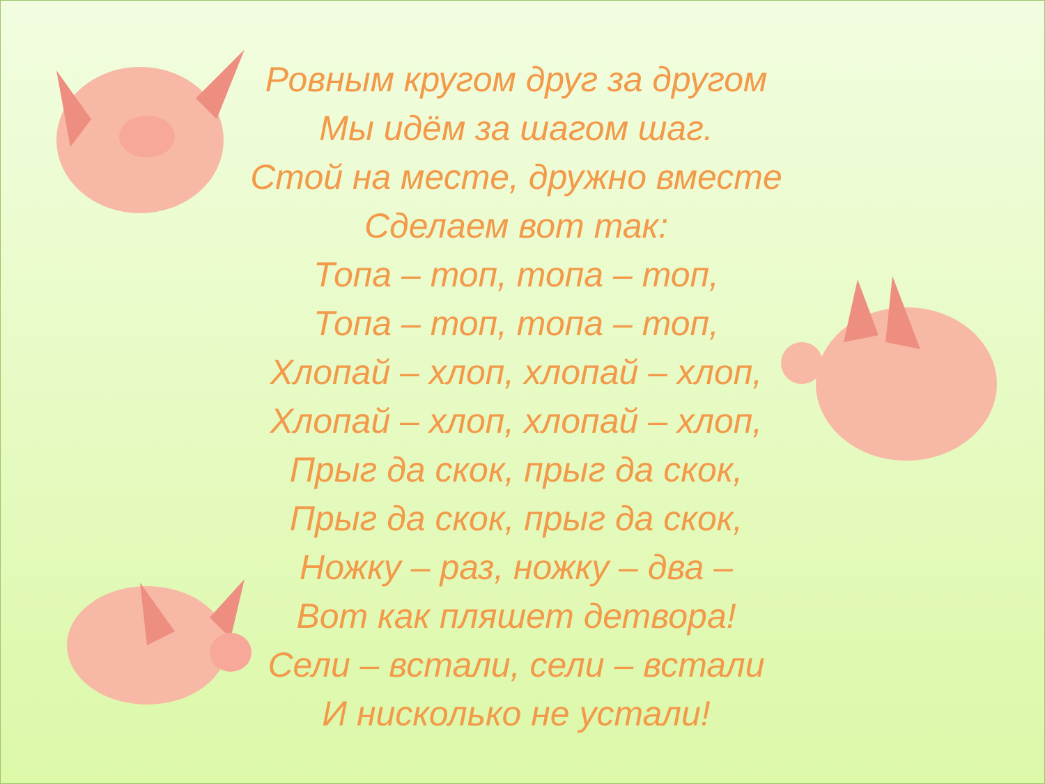Ровным кругом друг за другом
Мы идём за шагом шаг.
Стой на месте, дружно вместе
Сделаем вот так:
Топа – топ, топа – топ,
Топа – топ, топа – топ,
Хлопай – хлоп, хлопай – хлоп,
Хлопай – хлоп, хлопай – хлоп,
Прыг да скок, прыг да скок,
Прыг да скок, прыг да скок,
Ножку – раз, ножку – два –
Вот как пляшет детвора!
Сели – встали, сели – встали
И нисколько не устали!